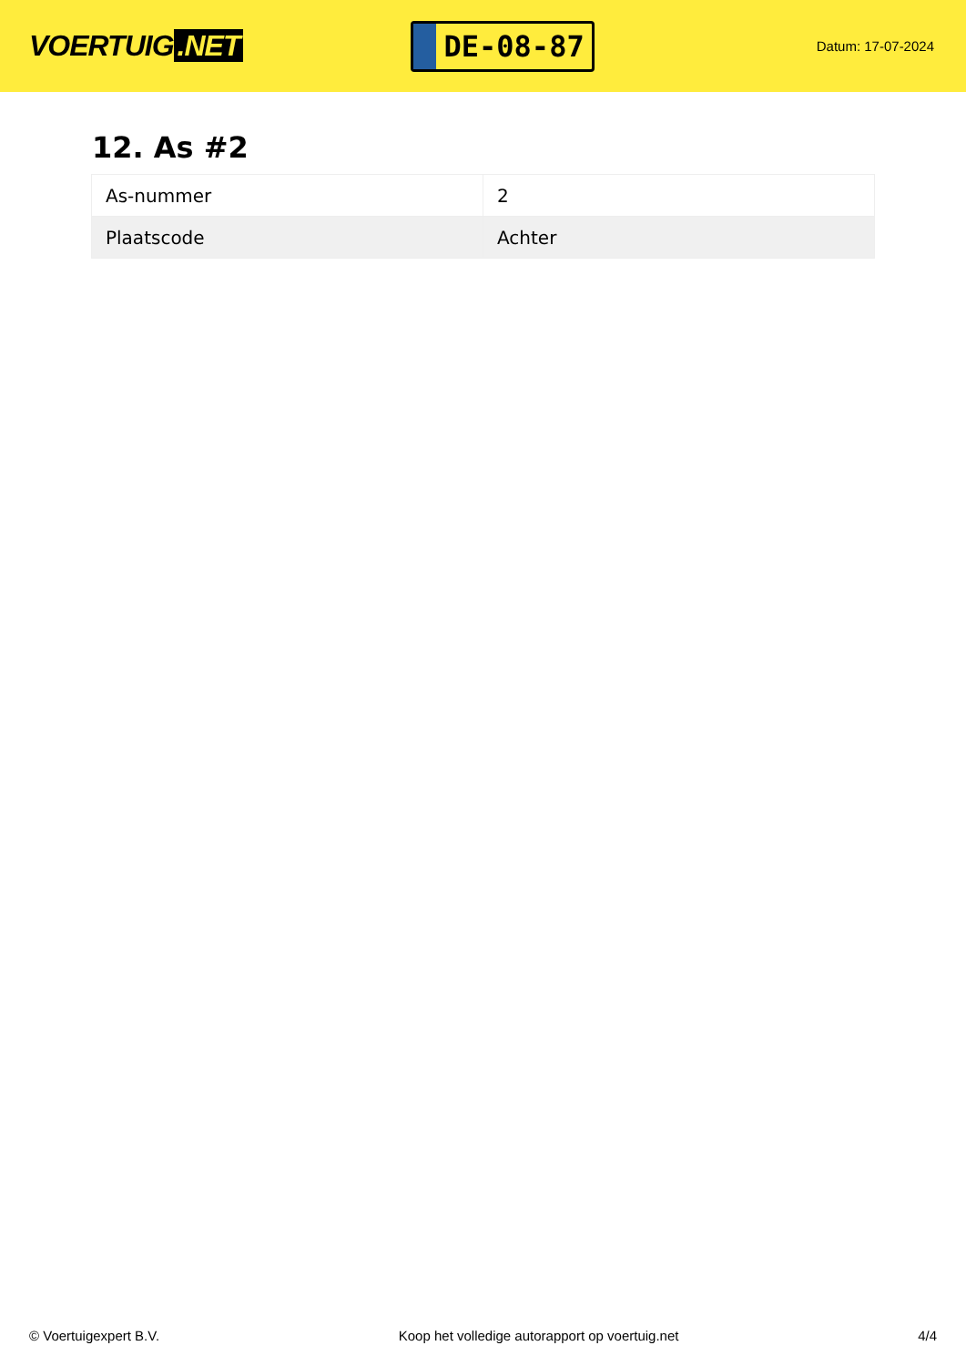VOERTUIG.NET
DE-08-87
Datum: 17-07-2024
12. As #2
| As-nummer | 2 |
| Plaatscode | Achter |
© Voertuigexpert B.V. Koop het volledige autorapport op voertuig.net 4/4